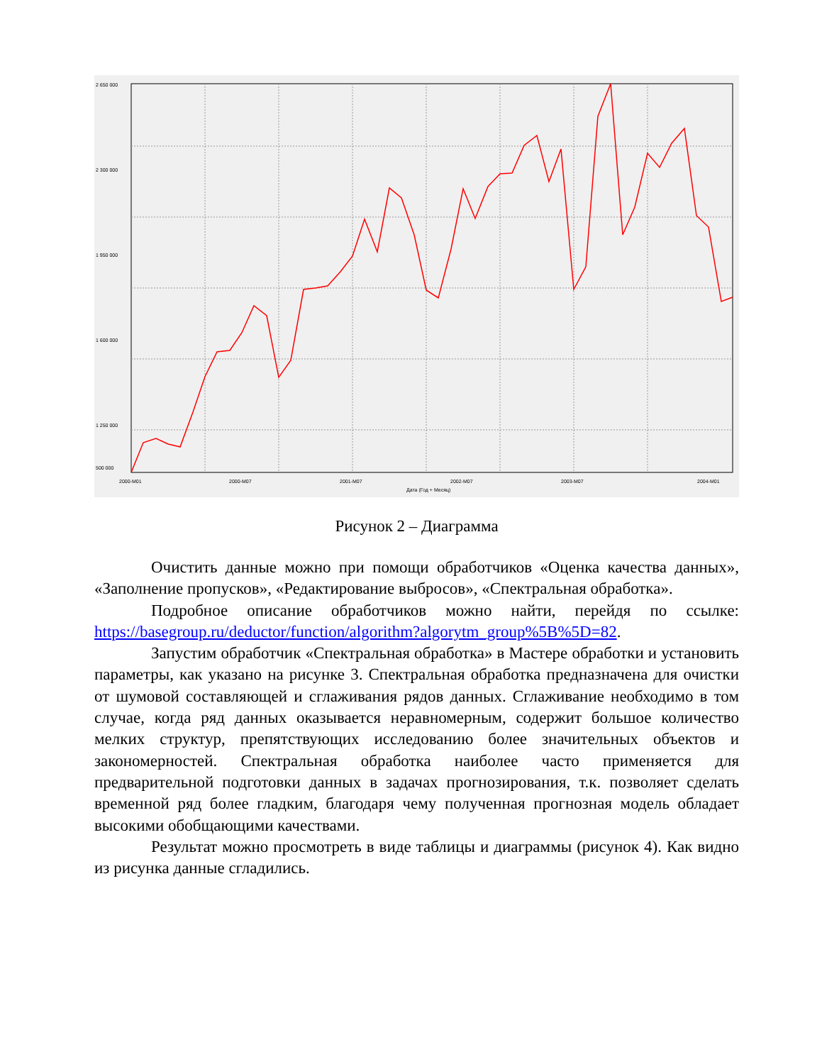2 650 000
2 300 000
1 950 000
1 600 000
1 250 000
500 000
2000-M01
2000-M07
2001-M07
2002-M07
2003-M07
2004-M01
Дата (Год + Месяц)
Рисунок 2 – Диаграмма
Очистить данные можно при помощи обработчиков «Оценка качества данных», «Заполнение пропусков», «Редактирование выбросов», «Спектральная обработка».
Подробное описание обработчиков можно найти, перейдя по ссылке: https://basegroup.ru/deductor/function/algorithm?algorytm_group%5B%5D=82.
Запустим обработчик «Спектральная обработка» в Мастере обработки и установить параметры, как указано на рисунке 3. Спектральная обработка предназначена для очистки от шумовой составляющей и сглаживания рядов данных. Сглаживание необходимо в том случае, когда ряд данных оказывается неравномерным, содержит большое количество мелких структур, препятствующих исследованию более значительных объектов и закономерностей. Спектральная обработка наиболее часто применяется для предварительной подготовки данных в задачах прогнозирования, т.к. позволяет сделать временной ряд более гладким, благодаря чему полученная прогнозная модель обладает высокими обобщающими качествами.
Результат можно просмотреть в виде таблицы и диаграммы (рисунок 4). Как видно из рисунка данные сгладились.